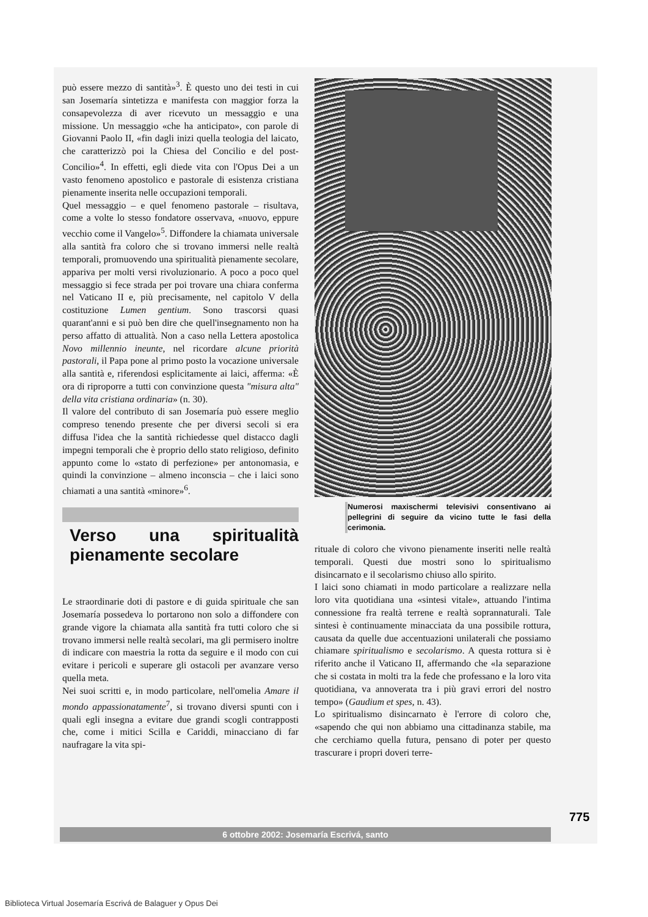può essere mezzo di santità»<sup>3</sup>. È questo uno dei testi in cui san Josemaría sintetizza e manifesta con maggior forza la consapevolezza di aver ricevuto un messaggio e una missione. Un messaggio «che ha anticipato», con parole di Giovanni Paolo II, «fin dagli inizi quella teologia del laicato, che caratterizzò poi la Chiesa del Concilio e del post-Concilio»<sup>4</sup>. In effetti, egli diede vita con l'Opus Dei a un vasto fenomeno apostolico e pastorale di esistenza cristiana pienamente inserita nelle occupazioni temporali.
Quel messaggio – e quel fenomeno pastorale – risultava, come a volte lo stesso fondatore osservava, «nuovo, eppure vecchio come il Vangelo»<sup>5</sup>. Diffondere la chiamata universale alla santità fra coloro che si trovano immersi nelle realtà temporali, promuovendo una spiritualità pienamente secolare, appariva per molti versi rivoluzionario. A poco a poco quel messaggio si fece strada per poi trovare una chiara conferma nel Vaticano II e, più precisamente, nel capitolo V della costituzione Lumen gentium. Sono trascorsi quasi quarant'anni e si può ben dire che quell'insegnamento non ha perso affatto di attualità. Non a caso nella Lettera apostolica Novo millennio ineunte, nel ricordare alcune priorità pastorali, il Papa pone al primo posto la vocazione universale alla santità e, riferendosi esplicitamente ai laici, afferma: «È ora di riproporre a tutti con convinzione questa "misura alta" della vita cristiana ordinaria» (n. 30).
Il valore del contributo di san Josemaría può essere meglio compreso tenendo presente che per diversi secoli si era diffusa l'idea che la santità richiedesse quel distacco dagli impegni temporali che è proprio dello stato religioso, definito appunto come lo «stato di perfezione» per antonomasia, e quindi la convinzione – almeno inconscia – che i laici sono chiamati a una santità «minore»<sup>6</sup>.
Verso una spiritualità pienamente secolare
Le straordinarie doti di pastore e di guida spirituale che san Josemaría possedeva lo portarono non solo a diffondere con grande vigore la chiamata alla santità fra tutti coloro che si trovano immersi nelle realtà secolari, ma gli permisero inoltre di indicare con maestria la rotta da seguire e il modo con cui evitare i pericoli e superare gli ostacoli per avanzare verso quella meta.
Nei suoi scritti e, in modo particolare, nell'omelia Amare il mondo appassionatamente<sup>7</sup>, si trovano diversi spunti con i quali egli insegna a evitare due grandi scogli contrapposti che, come i mitici Scilla e Cariddi, minacciano di far naufragare la vita spi-
Numerosi maxischermi televisivi consentivano ai pellegrini di seguire da vicino tutte le fasi della cerimonia.
rituale di coloro che vivono pienamente inseriti nelle realtà temporali. Questi due mostri sono lo spiritualismo disincarnato e il secolarismo chiuso allo spirito.
I laici sono chiamati in modo particolare a realizzare nella loro vita quotidiana una «sintesi vitale», attuando l'intima connessione fra realtà terrene e realtà soprannaturali. Tale sintesi è continuamente minacciata da una possibile rottura, causata da quelle due accentuazioni unilaterali che possiamo chiamare spiritualismo e secolarismo. A questa rottura si è riferito anche il Vaticano II, affermando che «la separazione che si costata in molti tra la fede che professano e la loro vita quotidiana, va annoverata tra i più gravi errori del nostro tempo» (Gaudium et spes, n. 43).
Lo spiritualismo disincarnato è l'errore di coloro che, «sapendo che qui non abbiamo una cittadinanza stabile, ma che cerchiamo quella futura, pensano di poter per questo trascurare i propri doveri terre-
775
6 ottobre 2002: Josemaría Escrivá, santo
Biblioteca Virtual Josemaría Escrivá de Balaguer y Opus Dei